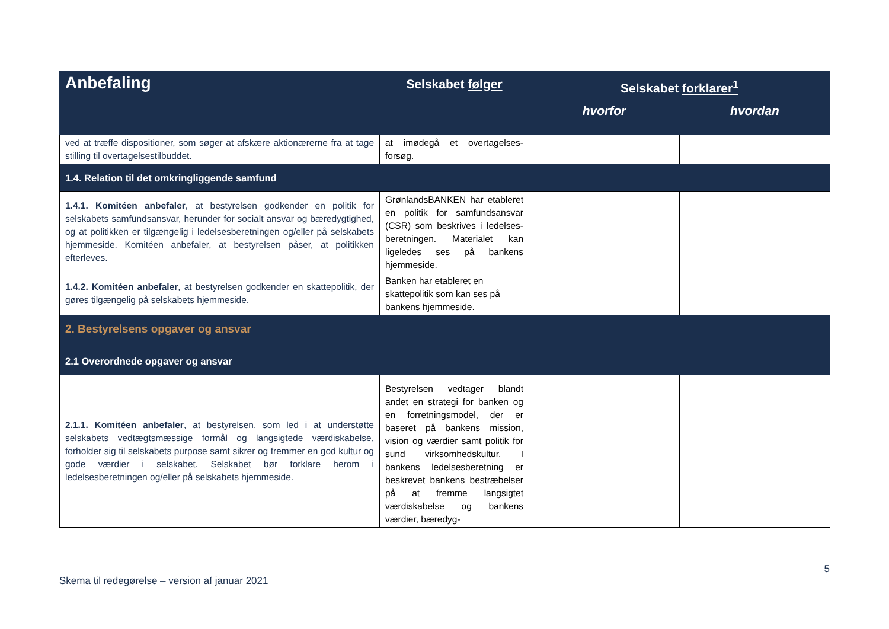| Anbefaling | Selskabet følger | Selskabet forklarer<sup>1</sup> | |
| --- | --- | --- | --- |
| | | hvorfor | hvordan |
| ved at træffe dispositioner, som søger at afskære aktionærerne fra at tage stilling til overtagelsestilbuddet. | at imødegå et overtagelses-forsøg. | | |
| 1.4. Relation til det omkringliggende samfund | | | |
| 1.4.1. Komitéen anbefaler , at bestyrelsen godkender en politik for selskabets samfundsansvar, herunder for socialt ansvar og bæredygtighed, og at politikken er tilgængelig i ledelsesberetningen og/eller på selskabets hjemmeside. Komitéen anbefaler, at bestyrelsen påser, at politikken efterleves. | GrønlandsBANKEN har etableret en politik for samfundsansvar (CSR) som beskrives i ledelses-beretningen. Materialet kan ligeledes ses på bankens hjemmeside. | | |
| 1.4.2. Komitéen anbefaler , at bestyrelsen godkender en skattepolitik, der gøres tilgængelig på selskabets hjemmeside. | Banken har etableret en skattepolitik som kan ses på bankens hjemmeside. | | |
| 2. Bestyrelsens opgaver og ansvar 2.1 Overordnede opgaver og ansvar | | | |
| 2.1.1. Komitéen anbefaler , at bestyrelsen, som led i at understøtte selskabets vedtægtsmæssige formål og langsigtede værdiskabelse, forholder sig til selskabets purpose samt sikrer og fremmer en god kultur og gode værdier i selskabet. Selskabet bør forklare herom i ledelsesberetningen og/eller på selskabets hjemmeside. | Bestyrelsen vedtager blandt andet en strategi for banken og en forretningsmodel, der er baseret på bankens mission, vision og værdier samt politik for sund virksomhedskultur. I bankens ledelsesberetning er beskrevet bankens bestræbelser på at fremme langsigtet værdiskabelse og bankens værdier, bæredyg- | | |
Skema til redegørelse – version af januar 2021
5